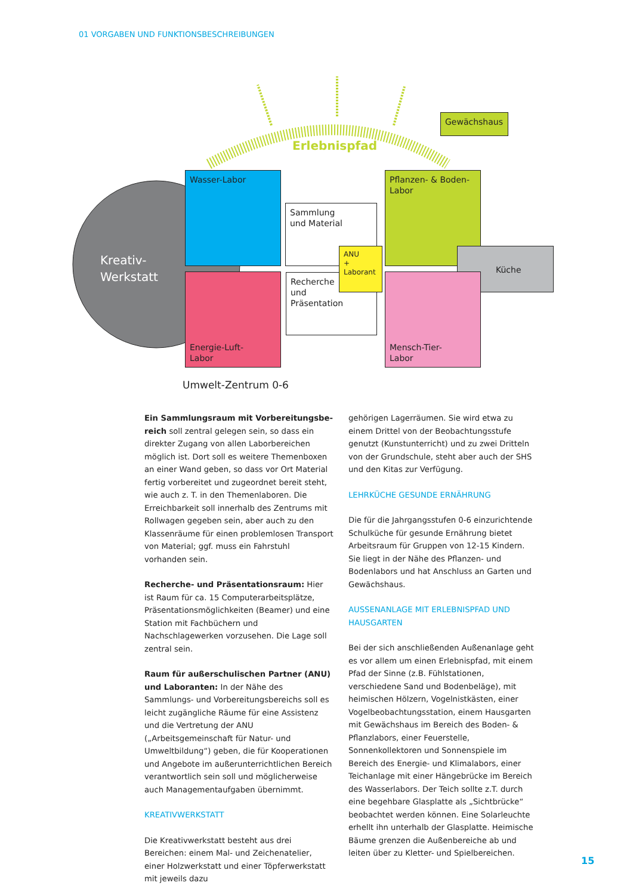01 VORGABEN UND FUNKTIONSBESCHREIBUNGEN
Kreativ-
Werkstatt
Erlebnispfad
Gewächshaus
Wasser-Labor
Energie-Luft-
Labor
Sammlung
und Material
Recherche
und
Präsentation
ANU
+
Laborant
Pflanzen- & Boden-
Labor
Küche
Mensch-Tier-
Labor
Umwelt-Zentrum 0-6
Ein Sammlungsraum mit Vorbereitungsbe-reich soll zentral gelegen sein, so dass ein direkter Zugang von allen Laborbereichen möglich ist. Dort soll es weitere Themenboxen an einer Wand geben, so dass vor Ort Material fertig vorbereitet und zugeordnet bereit steht, wie auch z. T. in den Themenlaboren. Die Erreichbarkeit soll innerhalb des Zentrums mit Rollwagen gegeben sein, aber auch zu den Klassenräume für einen problemlosen Transport von Material; ggf. muss ein Fahrstuhl vorhanden sein.
Recherche- und Präsentationsraum: Hier ist Raum für ca. 15 Computerarbeitsplätze, Präsentationsmöglichkeiten (Beamer) und eine Station mit Fachbüchern und Nachschlagewerken vorzusehen. Die Lage soll zentral sein.
Raum für außerschulischen Partner (ANU) und Laboranten: In der Nähe des Sammlungs- und Vorbereitungsbereichs soll es leicht zugängliche Räume für eine Assistenz und die Vertretung der ANU („Arbeitsgemeinschaft für Natur- und Umweltbildung“) geben, die für Kooperationen und Angebote im außerunterrichtlichen Bereich verantwortlich sein soll und möglicherweise auch Managementaufgaben übernimmt.
KREATIVWERKSTATT
Die Kreativwerkstatt besteht aus drei Bereichen: einem Mal- und Zeichenatelier, einer Holzwerkstatt und einer Töpferwerkstatt mit jeweils dazu
gehörigen Lagerräumen. Sie wird etwa zu einem Drittel von der Beobachtungsstufe genutzt (Kunstunterricht) und zu zwei Dritteln von der Grundschule, steht aber auch der SHS und den Kitas zur Verfügung.
LEHRKÜCHE GESUNDE ERNÄHRUNG
Die für die Jahrgangsstufen 0-6 einzurichtende Schulküche für gesunde Ernährung bietet Arbeitsraum für Gruppen von 12-15 Kindern. Sie liegt in der Nähe des Pflanzen- und Bodenlabors und hat Anschluss an Garten und Gewächshaus.
AUSSENANLAGE MIT ERLEBNISPFAD UND HAUSGARTEN
Bei der sich anschließenden Außenanlage geht es vor allem um einen Erlebnispfad, mit einem Pfad der Sinne (z.B. Fühlstationen, verschiedene Sand und Bodenbeläge), mit heimischen Hölzern, Vogelnistkästen, einer Vogelbeobachtungsstation, einem Hausgarten mit Gewächshaus im Bereich des Boden- & Pflanzlabors, einer Feuerstelle, Sonnenkollektoren und Sonnenspiele im Bereich des Energie- und Klimalabors, einer Teichanlage mit einer Hängebrücke im Bereich des Wasserlabors. Der Teich sollte z.T. durch eine begehbare Glasplatte als „Sichtbrücke“ beobachtet werden können. Eine Solarleuchte erhellt ihn unterhalb der Glasplatte. Heimische Bäume grenzen die Außenbereiche ab und leiten über zu Kletter- und Spielbereichen.
15